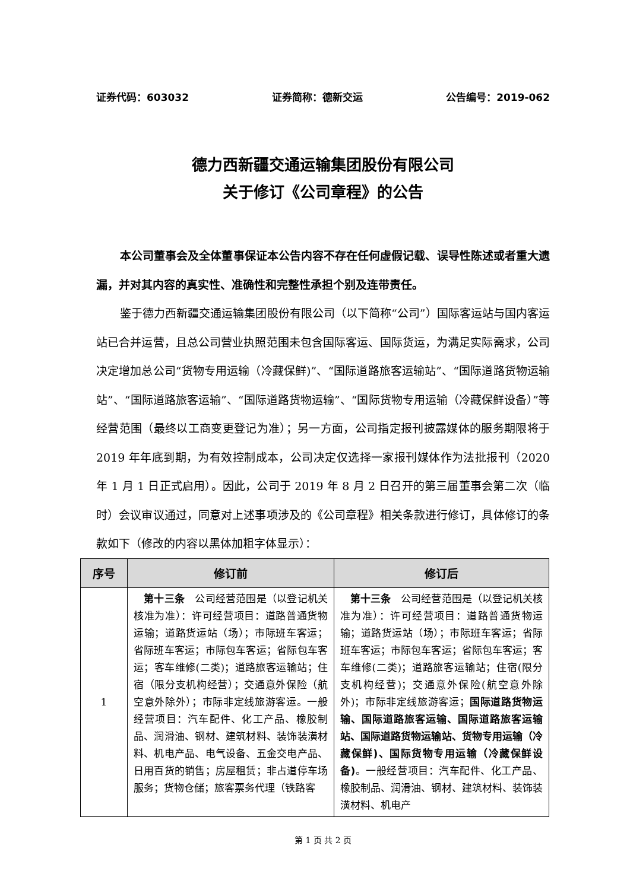证券代码：603032 证券简称：德新交运 公告编号：2019-062
德力西新疆交通运输集团股份有限公司
关于修订《公司章程》的公告
本公司董事会及全体董事保证本公告内容不存在任何虚假记载、误导性陈述或者重大遗漏，并对其内容的真实性、准确性和完整性承担个别及连带责任。
鉴于德力西新疆交通运输集团股份有限公司（以下简称“公司”）国际客运站与国内客运站已合并运营，且总公司营业执照范围未包含国际客运、国际货运，为满足实际需求，公司决定增加总公司“货物专用运输（冷藏保鲜)”、“国际道路旅客运输站”、“国际道路货物运输站”、“国际道路旅客运输”、“国际道路货物运输”、“国际货物专用运输（冷藏保鲜设备）”等经营范围（最终以工商变更登记为准）；另一方面，公司指定报刊披露媒体的服务期限将于 2019 年年底到期，为有效控制成本，公司决定仅选择一家报刊媒体作为法批报刊（2020 年 1 月 1 日正式启用）。因此，公司于 2019 年 8 月 2 日召开的第三届董事会第二次（临时）会议审议通过，同意对上述事项涉及的《公司章程》相关条款进行修订，具体修订的条款如下（修改的内容以黑体加粗字体显示）：
| 序号 | 修订前 | 修订后 |
| --- | --- | --- |
| 1 | 第十三条 公司经营范围是（以登记机关核准为准）：许可经营项目：道路普通货物运输；道路货运站（场）；市际班车客运；省际班车客运；市际包车客运；省际包车客运；客车维修(二类)；道路旅客运输站；住宿（限分支机构经营）；交通意外保险（航空意外除外）；市际非定线旅游客运。一般经营项目：汽车配件、化工产品、橡胶制品、润滑油、钢材、建筑材料、装饰装潢材料、机电产品、电气设备、五金交电产品、日用百货的销售；房屋租赁；非占道停车场服务；货物仓储；旅客票务代理（铁路客 | 第十三条 公司经营范围是（以登记机关核准为准）：许可经营项目：道路普通货物运输；道路货运站（场）；市际班车客运；省际班车客运；市际包车客运；省际包车客运；客车维修(二类)；道路旅客运输站；住宿(限分支机构经营)；交通意外保险(航空意外除外)；市际非定线旅游客运； 国际道路货物运输、国际道路旅客运输、国际道路旅客运输站、国际道路货物运输站、货物专用运输（冷藏保鲜)、国际货物专用运输（冷藏保鲜设备) 。一般经营项目：汽车配件、化工产品、橡胶制品、润滑油、钢材、建筑材料、装饰装潢材料、机电产 |
第 1 页 共 2 页